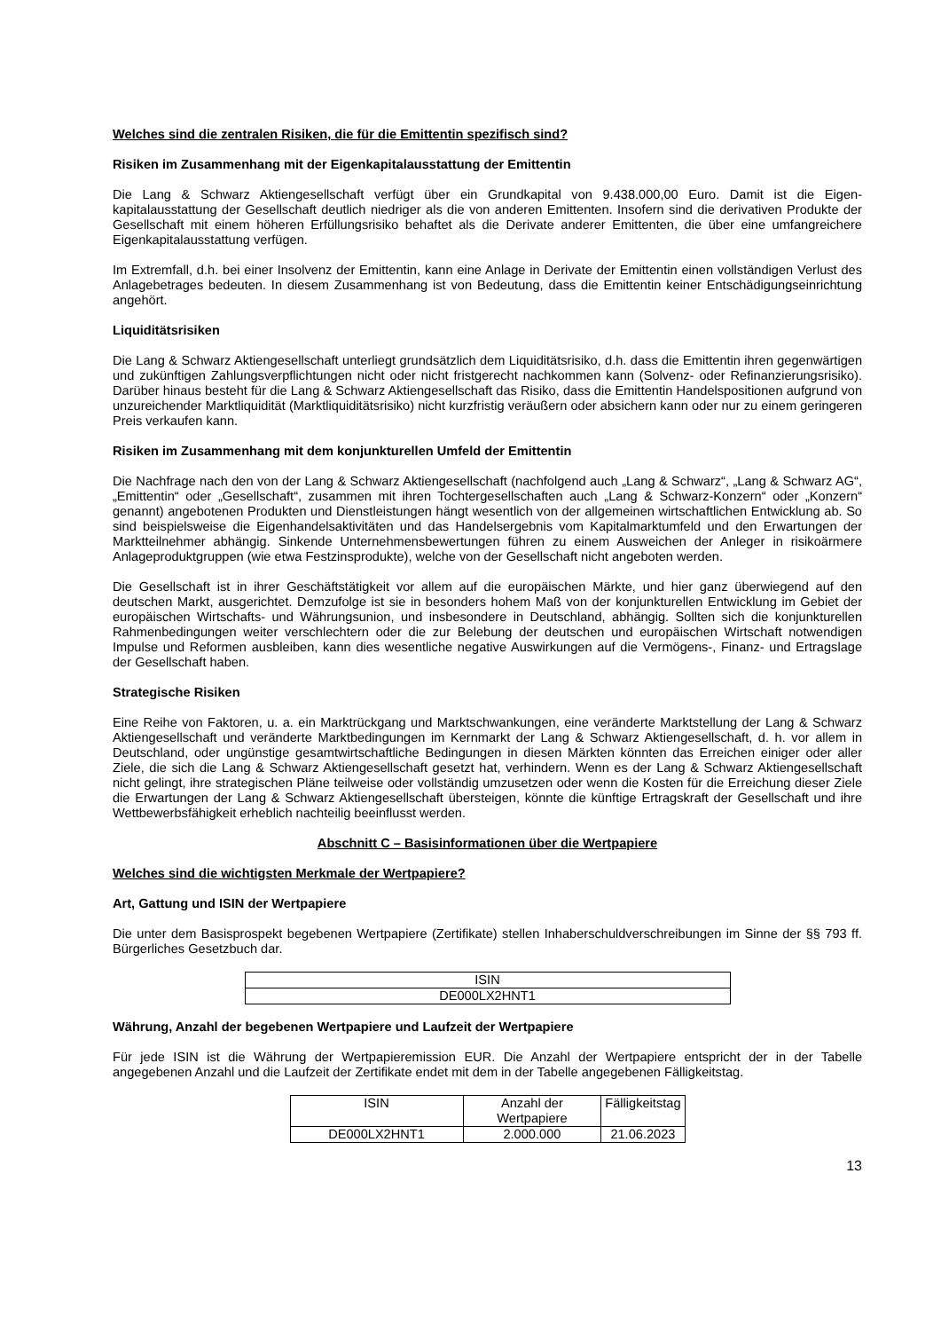Welches sind die zentralen Risiken, die für die Emittentin spezifisch sind?
Risiken im Zusammenhang mit der Eigenkapitalausstattung der Emittentin
Die Lang & Schwarz Aktiengesellschaft verfügt über ein Grundkapital von 9.438.000,00 Euro. Damit ist die Eigen-kapitalausstattung der Gesellschaft deutlich niedriger als die von anderen Emittenten. Insofern sind die derivativen Produkte der Gesellschaft mit einem höheren Erfüllungsrisiko behaftet als die Derivate anderer Emittenten, die über eine umfangreichere Eigenkapitalausstattung verfügen.
Im Extremfall, d.h. bei einer Insolvenz der Emittentin, kann eine Anlage in Derivate der Emittentin einen vollständigen Verlust des Anlagebetrages bedeuten. In diesem Zusammenhang ist von Bedeutung, dass die Emittentin keiner Entschädigungseinrichtung angehört.
Liquiditätsrisiken
Die Lang & Schwarz Aktiengesellschaft unterliegt grundsätzlich dem Liquiditätsrisiko, d.h. dass die Emittentin ihren gegenwärtigen und zukünftigen Zahlungsverpflichtungen nicht oder nicht fristgerecht nachkommen kann (Solvenz- oder Refinanzierungsrisiko). Darüber hinaus besteht für die Lang & Schwarz Aktiengesellschaft das Risiko, dass die Emittentin Handelspositionen aufgrund von unzureichender Marktliquidität (Marktliquiditätsrisiko) nicht kurzfristig veräußern oder absichern kann oder nur zu einem geringeren Preis verkaufen kann.
Risiken im Zusammenhang mit dem konjunkturellen Umfeld der Emittentin
Die Nachfrage nach den von der Lang & Schwarz Aktiengesellschaft (nachfolgend auch „Lang & Schwarz“, „Lang & Schwarz AG“, „Emittentin“ oder „Gesellschaft“, zusammen mit ihren Tochtergesellschaften auch „Lang & Schwarz-Konzern“ oder „Konzern“ genannt) angebotenen Produkten und Dienstleistungen hängt wesentlich von der allgemeinen wirtschaftlichen Entwicklung ab. So sind beispielsweise die Eigenhandelsaktivitäten und das Handelsergebnis vom Kapitalmarktumfeld und den Erwartungen der Marktteilnehmer abhängig. Sinkende Unternehmensbewertungen führen zu einem Ausweichen der Anleger in risikoärmere Anlageproduktgruppen (wie etwa Festzinsprodukte), welche von der Gesellschaft nicht angeboten werden.
Die Gesellschaft ist in ihrer Geschäftstätigkeit vor allem auf die europäischen Märkte, und hier ganz überwiegend auf den deutschen Markt, ausgerichtet. Demzufolge ist sie in besonders hohem Maß von der konjunkturellen Entwicklung im Gebiet der europäischen Wirtschafts- und Währungsunion, und insbesondere in Deutschland, abhängig. Sollten sich die konjunkturellen Rahmenbedingungen weiter verschlechtern oder die zur Belebung der deutschen und europäischen Wirtschaft notwendigen Impulse und Reformen ausbleiben, kann dies wesentliche negative Auswirkungen auf die Vermögens-, Finanz- und Ertragslage der Gesellschaft haben.
Strategische Risiken
Eine Reihe von Faktoren, u. a. ein Marktrückgang und Marktschwankungen, eine veränderte Marktstellung der Lang & Schwarz Aktiengesellschaft und veränderte Marktbedingungen im Kernmarkt der Lang & Schwarz Aktiengesellschaft, d. h. vor allem in Deutschland, oder ungünstige gesamtwirtschaftliche Bedingungen in diesen Märkten könnten das Erreichen einiger oder aller Ziele, die sich die Lang & Schwarz Aktiengesellschaft gesetzt hat, verhindern. Wenn es der Lang & Schwarz Aktiengesellschaft nicht gelingt, ihre strategischen Pläne teilweise oder vollständig umzusetzen oder wenn die Kosten für die Erreichung dieser Ziele die Erwartungen der Lang & Schwarz Aktiengesellschaft übersteigen, könnte die künftige Ertragskraft der Gesellschaft und ihre Wettbewerbsfähigkeit erheblich nachteilig beeinflusst werden.
Abschnitt C – Basisinformationen über die Wertpapiere
Welches sind die wichtigsten Merkmale der Wertpapiere?
Art, Gattung und ISIN der Wertpapiere
Die unter dem Basisprospekt begebenen Wertpapiere (Zertifikate) stellen Inhaberschuldverschreibungen im Sinne der §§ 793 ff. Bürgerliches Gesetzbuch dar.
| ISIN |
| --- |
| DE000LX2HNT1 |
Währung, Anzahl der begebenen Wertpapiere und Laufzeit der Wertpapiere
Für jede ISIN ist die Währung der Wertpapieremission EUR. Die Anzahl der Wertpapiere entspricht der in der Tabelle angegebenen Anzahl und die Laufzeit der Zertifikate endet mit dem in der Tabelle angegebenen Fälligkeitstag.
| ISIN | Anzahl der Wertpapiere | Fälligkeitstag |
| --- | --- | --- |
| DE000LX2HNT1 | 2.000.000 | 21.06.2023 |
13